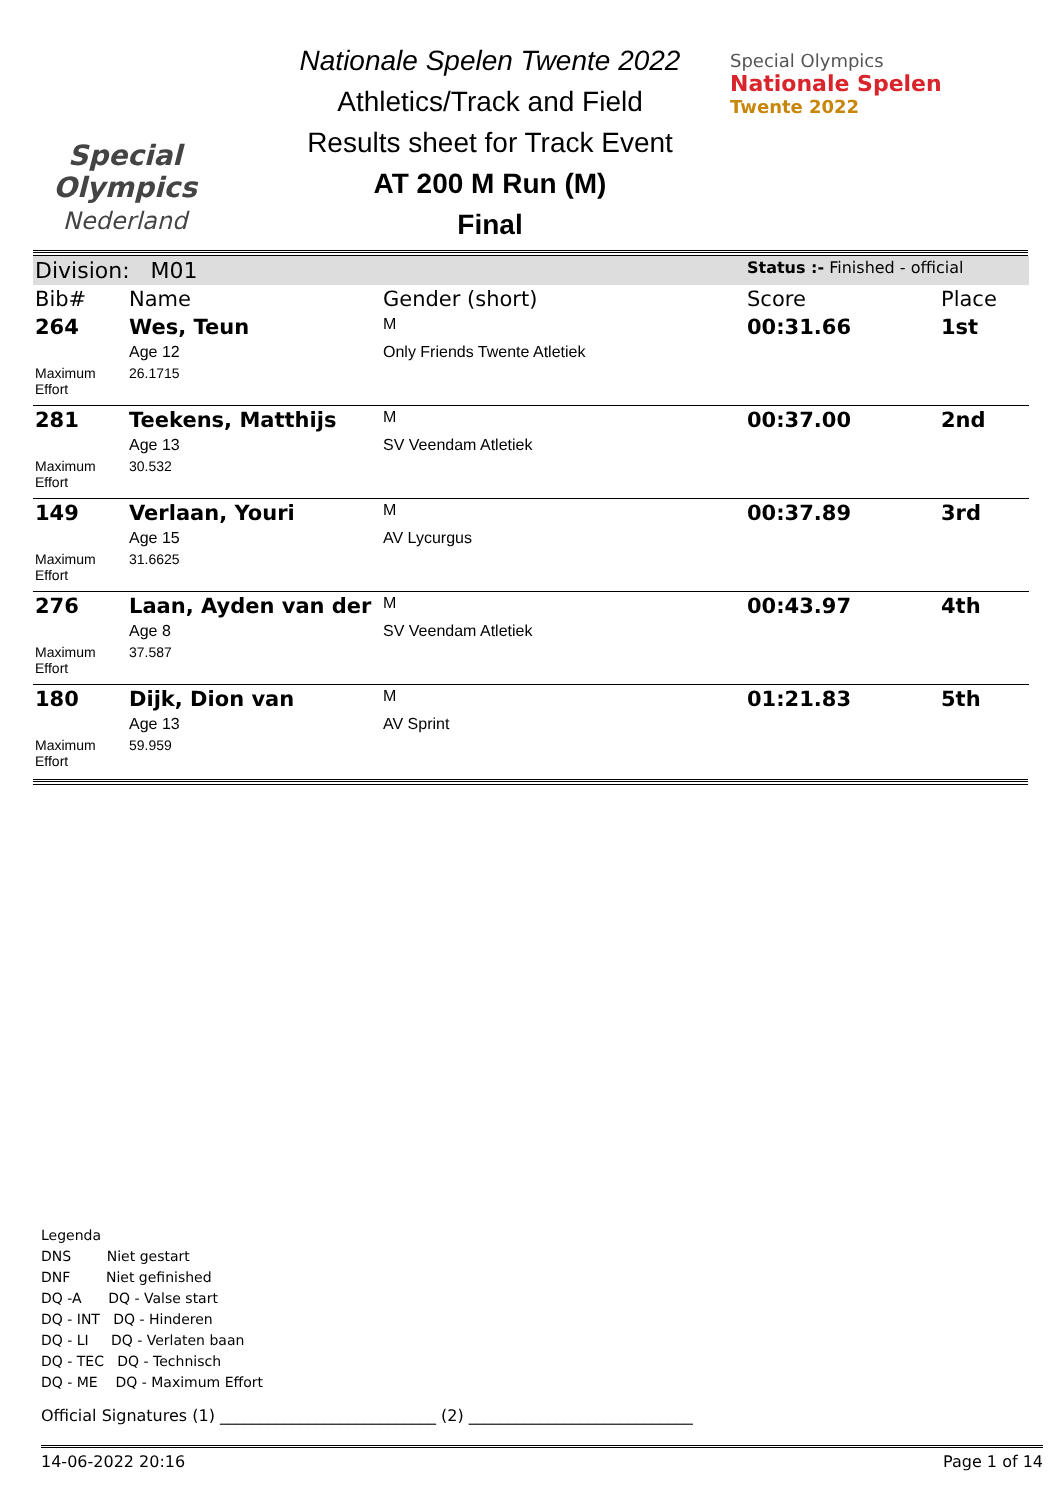Special
Olympics
Nederland
Nationale Spelen Twente 2022
Athletics/Track and Field
Results sheet for Track Event
AT 200 M Run (M)
Final
Special Olympics
Nationale Spelen
Twente 2022
| Division: M01 | | | Status :- Finished - official | |
| Bib# | Name | Gender (short) | Score | Place |
| 264 | Wes, Teun | M | 00:31.66 | 1st |
| | Age 12 | Only Friends Twente Atletiek | | |
| Maximum Effort | 26.1715 | | | |
| 281 | Teekens, Matthijs | M | 00:37.00 | 2nd |
| | Age 13 | SV Veendam Atletiek | | |
| Maximum Effort | 30.532 | | | |
| 149 | Verlaan, Youri | M | 00:37.89 | 3rd |
| | Age 15 | AV Lycurgus | | |
| Maximum Effort | 31.6625 | | | |
| 276 | Laan, Ayden van der | M | 00:43.97 | 4th |
| | Age 8 | SV Veendam Atletiek | | |
| Maximum Effort | 37.587 | | | |
| 180 | Dijk, Dion van | M | 01:21.83 | 5th |
| | Age 13 | AV Sprint | | |
| Maximum Effort | 59.959 | | | |
Legenda
DNS Niet gestart
DNF Niet gefinished
DQ -A DQ - Valse start
DQ - INT DQ - Hinderen
DQ - LI DQ - Verlaten baan
DQ - TEC DQ - Technisch
DQ - ME DQ - Maximum Effort
Official Signatures (1) ___________________________ (2) ____________________________
14-06-2022 20:16 Page 1 of 14